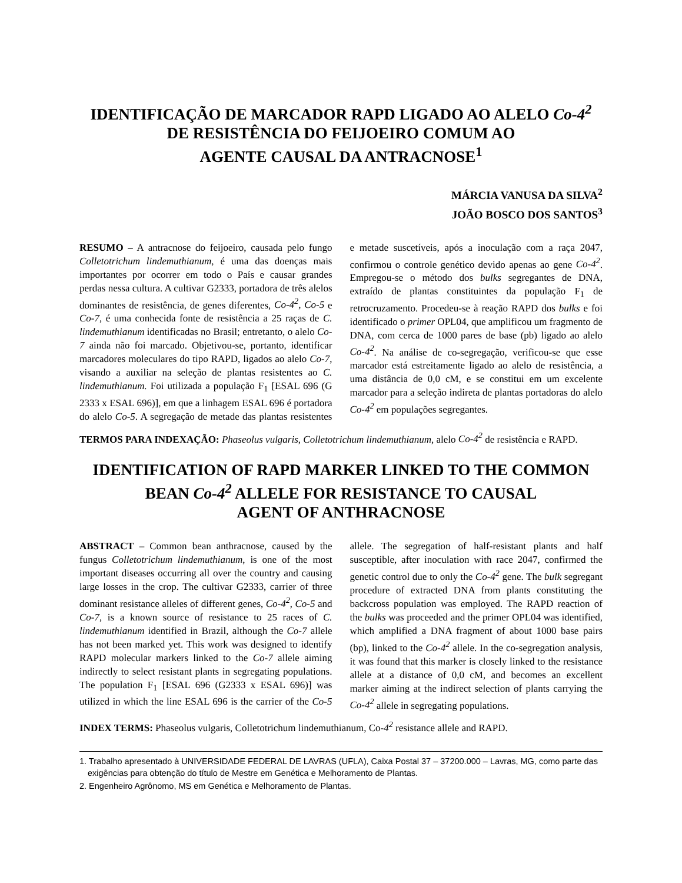IDENTIFICAÇÃO DE MARCADOR RAPD LIGADO AO ALELO Co-4<sup>2</sup>
DE RESISTÊNCIA DO FEIJOEIRO COMUM AO
AGENTE CAUSAL DA ANTRACNOSE<sup>1</sup>
MÁRCIA VANUSA DA SILVA<sup>2</sup>
JOÃO BOSCO DOS SANTOS<sup>3</sup>
RESUMO – A antracnose do feijoeiro, causada pelo fungo Colletotrichum lindemuthianum, é uma das doenças mais importantes por ocorrer em todo o País e causar grandes perdas nessa cultura. A cultivar G2333, portadora de três alelos dominantes de resistência, de genes diferentes, Co-4<sup>2</sup>, Co-5 e Co-7, é uma conhecida fonte de resistência a 25 raças de C. lindemuthianum identificadas no Brasil; entretanto, o alelo Co-7 ainda não foi marcado. Objetivou-se, portanto, identificar marcadores moleculares do tipo RAPD, ligados ao alelo Co-7, visando a auxiliar na seleção de plantas resistentes ao C. lindemuthianum. Foi utilizada a população F<sub>1</sub> [ESAL 696 (G 2333 x ESAL 696)], em que a linhagem ESAL 696 é portadora do alelo Co-5. A segregação de metade das plantas resistentes e metade suscetíveis, após a inoculação com a raça 2047, confirmou o controle genético devido apenas ao gene Co-4<sup>2</sup>. Empregou-se o método dos bulks segregantes de DNA, extraído de plantas constituintes da população F<sub>1</sub> de retrocruzamento. Procedeu-se à reação RAPD dos bulks e foi identificado o primer OPL04, que amplificou um fragmento de DNA, com cerca de 1000 pares de base (pb) ligado ao alelo Co-4<sup>2</sup>. Na análise de co-segregação, verificou-se que esse marcador está estreitamente ligado ao alelo de resistência, a uma distância de 0,0 cM, e se constitui em um excelente marcador para a seleção indireta de plantas portadoras do alelo Co-4<sup>2</sup> em populações segregantes.
TERMOS PARA INDEXAÇÃO: Phaseolus vulgaris, Colletotrichum lindemuthianum, alelo Co-4<sup>2</sup> de resistência e RAPD.
IDENTIFICATION OF RAPD MARKER LINKED TO THE COMMON
BEAN Co-4<sup>2</sup> ALLELE FOR RESISTANCE TO CAUSAL
AGENT OF ANTHRACNOSE
ABSTRACT – Common bean anthracnose, caused by the fungus Colletotrichum lindemuthianum, is one of the most important diseases occurring all over the country and causing large losses in the crop. The cultivar G2333, carrier of three dominant resistance alleles of different genes, Co-4<sup>2</sup>, Co-5 and Co-7, is a known source of resistance to 25 races of C. lindemuthianum identified in Brazil, although the Co-7 allele has not been marked yet. This work was designed to identify RAPD molecular markers linked to the Co-7 allele aiming indirectly to select resistant plants in segregating populations. The population F<sub>1</sub> [ESAL 696 (G2333 x ESAL 696)] was utilized in which the line ESAL 696 is the carrier of the Co-5 allele. The segregation of half-resistant plants and half susceptible, after inoculation with race 2047, confirmed the genetic control due to only the Co-4<sup>2</sup> gene. The bulk segregant procedure of extracted DNA from plants constituting the backcross population was employed. The RAPD reaction of the bulks was proceeded and the primer OPL04 was identified, which amplified a DNA fragment of about 1000 base pairs (bp), linked to the Co-4<sup>2</sup> allele. In the co-segregation analysis, it was found that this marker is closely linked to the resistance allele at a distance of 0,0 cM, and becomes an excellent marker aiming at the indirect selection of plants carrying the Co-4<sup>2</sup> allele in segregating populations.
INDEX TERMS: Phaseolus vulgaris, Colletotrichum lindemuthianum, Co-4<sup>2</sup> resistance allele and RAPD.
1. Trabalho apresentado à UNIVERSIDADE FEDERAL DE LAVRAS (UFLA), Caixa Postal 37 – 37200.000 – Lavras, MG, como parte das exigências para obtenção do título de Mestre em Genética e Melhoramento de Plantas.
2. Engenheiro Agrônomo, MS em Genética e Melhoramento de Plantas.